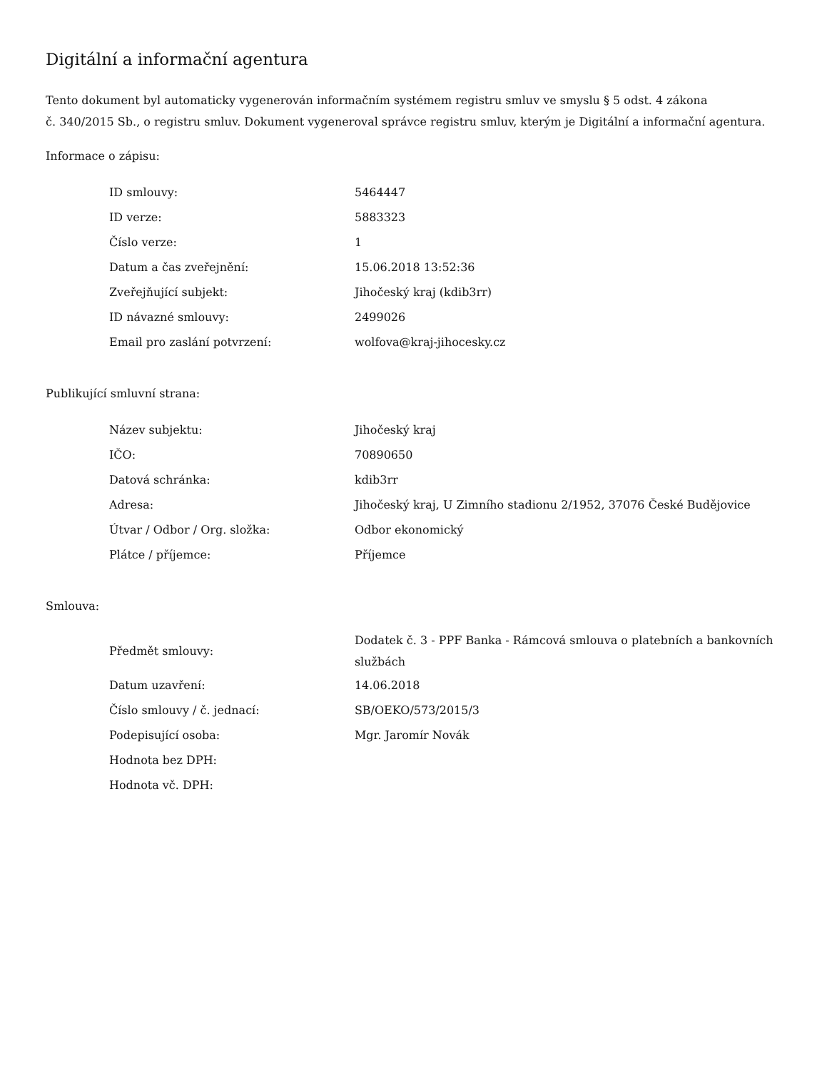Digitální a informační agentura
Tento dokument byl automaticky vygenerován informačním systémem registru smluv ve smyslu § 5 odst. 4 zákona
č. 340/2015 Sb., o registru smluv. Dokument vygeneroval správce registru smluv, kterým je Digitální a informační agentura.
Informace o zápisu:
| ID smlouvy: | 5464447 |
| ID verze: | 5883323 |
| Číslo verze: | 1 |
| Datum a čas zveřejnění: | 15.06.2018 13:52:36 |
| Zveřejňující subjekt: | Jihočeský kraj (kdib3rr) |
| ID návazné smlouvy: | 2499026 |
| Email pro zaslání potvrzení: | wolfova@kraj-jihocesky.cz |
Publikující smluvní strana:
| Název subjektu: | Jihočeský kraj |
| IČO: | 70890650 |
| Datová schránka: | kdib3rr |
| Adresa: | Jihočeský kraj, U Zimního stadionu 2/1952, 37076 České Budějovice |
| Útvar / Odbor / Org. složka: | Odbor ekonomický |
| Plátce / příjemce: | Příjemce |
Smlouva:
| Předmět smlouvy: | Dodatek č. 3 - PPF Banka - Rámcová smlouva o platebních a bankovních službách |
| Datum uzavření: | 14.06.2018 |
| Číslo smlouvy / č. jednací: | SB/OEKO/573/2015/3 |
| Podepisující osoba: | Mgr. Jaromír Novák |
| Hodnota bez DPH: | |
| Hodnota vč. DPH: | |